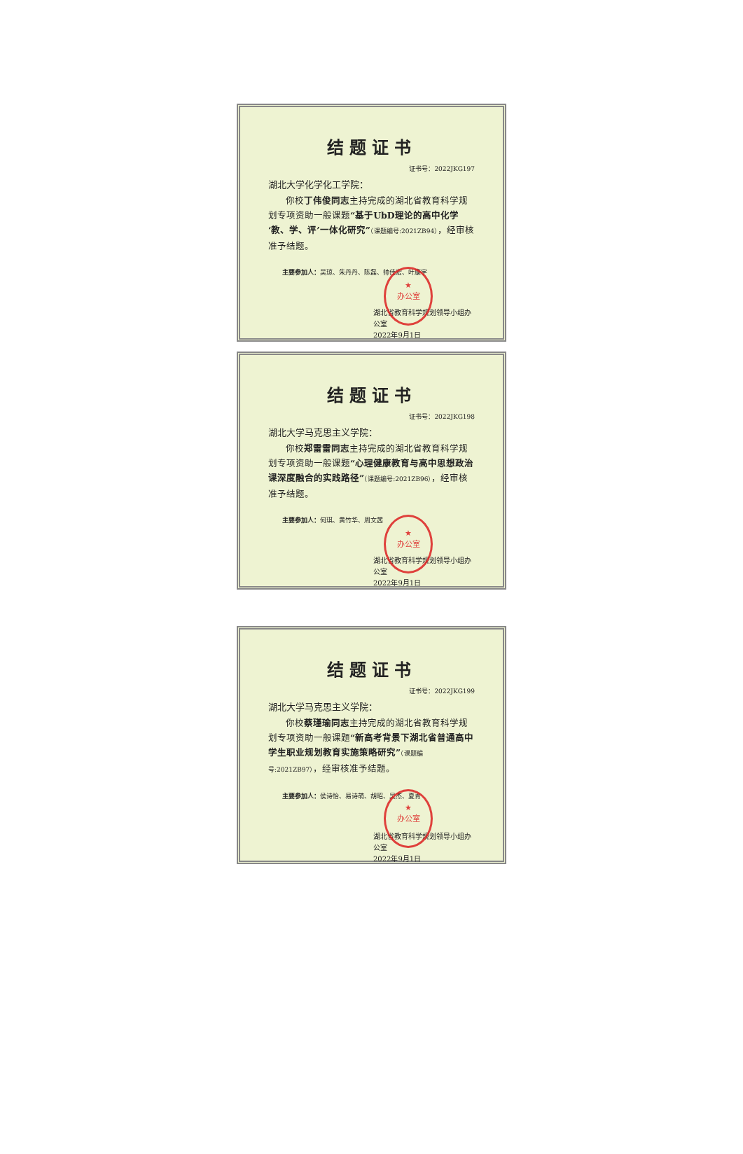结题证书
证书号：2022JKG197
湖北大学化学化工学院：
你校丁伟俊同志主持完成的湖北省教育科学规划专项资助一般课题“基于UbD理论的高中化学‘教、学、评’一体化研究”（课题编号:2021ZB94），经审核准予结题。
主要参加人：吴琼、朱丹丹、陈磊、帅佳宏、叶康宇
湖北省教育科学规划领导小组办公室
2022年9月1日
★
办公室
结题证书
证书号：2022JKG198
湖北大学马克思主义学院：
你校郑雷雷同志主持完成的湖北省教育科学规划专项资助一般课题“心理健康教育与高中思想政治课深度融合的实践路径”（课题编号:2021ZB96），经审核准予结题。
主要参加人：何琪、黄竹华、周文茜
湖北省教育科学规划领导小组办公室
2022年9月1日
★
办公室
结题证书
证书号：2022JKG199
湖北大学马克思主义学院：
你校蔡瑾瑜同志主持完成的湖北省教育科学规划专项资助一般课题“新高考背景下湖北省普通高中学生职业规划教育实施策略研究”（课题编号:2021ZB97），经审核准予结题。
主要参加人：侯诗怡、易诗萌、胡昭、吴杰、夏青
湖北省教育科学规划领导小组办公室
2022年9月1日
★
办公室